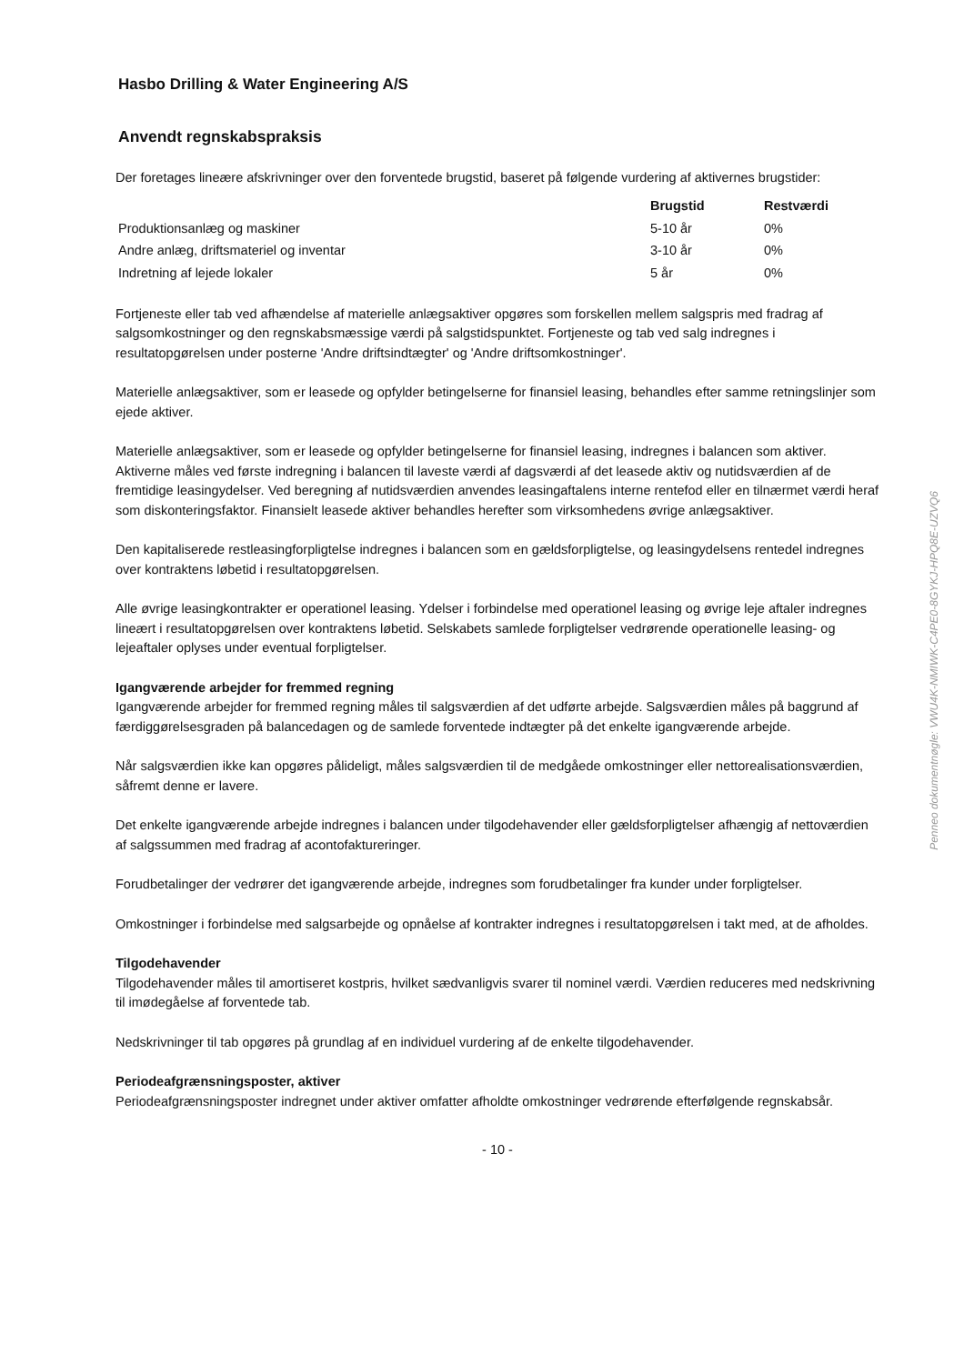Hasbo Drilling & Water Engineering A/S
Anvendt regnskabspraksis
Der foretages lineære afskrivninger over den forventede brugstid, baseret på følgende vurdering af aktivernes brugstider:
| | Brugstid | Restværdi |
| --- | --- | --- |
| Produktionsanlæg og maskiner | 5-10 år | 0% |
| Andre anlæg, driftsmateriel og inventar | 3-10 år | 0% |
| Indretning af lejede lokaler | 5 år | 0% |
Fortjeneste eller tab ved afhændelse af materielle anlægsaktiver opgøres som forskellen mellem salgspris med fradrag af salgsomkostninger og den regnskabsmæssige værdi på salgstidspunktet. Fortjeneste og tab ved salg indregnes i resultatopgørelsen under posterne 'Andre driftsindtægter' og 'Andre driftsomkostninger'.
Materielle anlægsaktiver, som er leasede og opfylder betingelserne for finansiel leasing, behandles efter samme retningslinjer som ejede aktiver.
Materielle anlægsaktiver, som er leasede og opfylder betingelserne for finansiel leasing, indregnes i balancen som aktiver. Aktiverne måles ved første indregning i balancen til laveste værdi af dagsværdi af det leasede aktiv og nutidsværdien af de fremtidige leasingydelser. Ved beregning af nutidsværdien anvendes leasingaftalens interne rentefod eller en tilnærmet værdi heraf som diskonteringsfaktor. Finansielt leasede aktiver behandles herefter som virksomhedens øvrige anlægsaktiver.
Den kapitaliserede restleasingforpligtelse indregnes i balancen som en gældsforpligtelse, og leasingydelsens rentedel indregnes over kontraktens løbetid i resultatopgørelsen.
Alle øvrige leasingkontrakter er operationel leasing. Ydelser i forbindelse med operationel leasing og øvrige leje aftaler indregnes lineært i resultatopgørelsen over kontraktens løbetid. Selskabets samlede forpligtelser vedrørende operationelle leasing- og lejeaftaler oplyses under eventual forpligtelser.
Igangværende arbejder for fremmed regning
Igangværende arbejder for fremmed regning måles til salgsværdien af det udførte arbejde. Salgsværdien måles på baggrund af færdiggørelsesgraden på balancedagen og de samlede forventede indtægter på det enkelte igangværende arbejde.
Når salgsværdien ikke kan opgøres pålideligt, måles salgsværdien til de medgåede omkostninger eller nettorealisationsværdien, såfremt denne er lavere.
Det enkelte igangværende arbejde indregnes i balancen under tilgodehavender eller gældsforpligtelser afhængig af nettoværdien af salgssummen med fradrag af acontofaktureringer.
Forudbetalinger der vedrører det igangværende arbejde, indregnes som forudbetalinger fra kunder under forpligtelser.
Omkostninger i forbindelse med salgsarbejde og opnåelse af kontrakter indregnes i resultatopgørelsen i takt med, at de afholdes.
Tilgodehavender
Tilgodehavender måles til amortiseret kostpris, hvilket sædvanligvis svarer til nominel værdi. Værdien reduceres med nedskrivning til imødegåelse af forventede tab.
Nedskrivninger til tab opgøres på grundlag af en individuel vurdering af de enkelte tilgodehavender.
Periodeafgrænsningsposter, aktiver
Periodeafgrænsningsposter indregnet under aktiver omfatter afholdte omkostninger vedrørende efterfølgende regnskabsår.
- 10 -
Penneo dokumentnøgle: VWU4K-NMIWK-C4PE0-8GYKJ-HPQ8E-UZVQ6